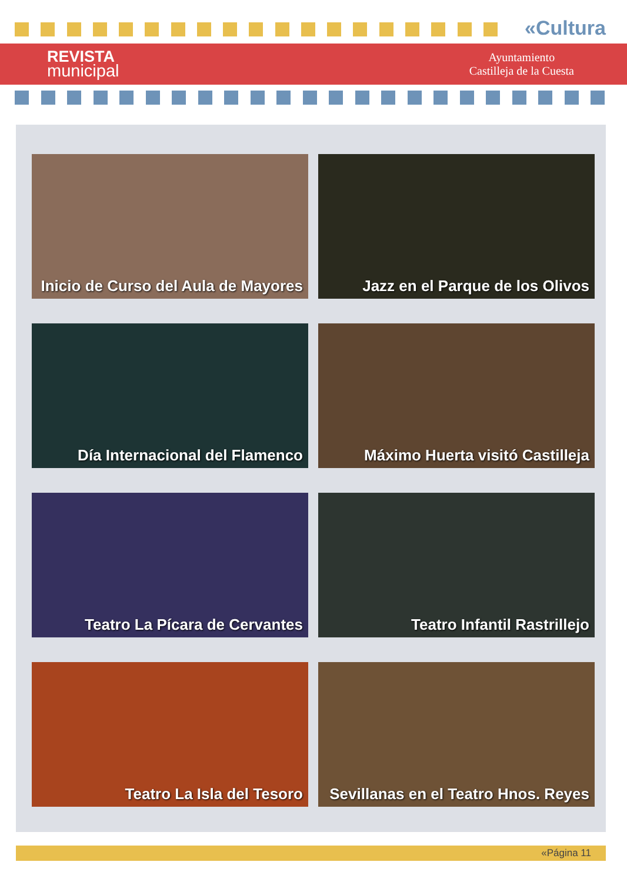«Cultura
REVISTA
municipal
Ayuntamiento
Castilleja de la Cuesta
Inicio de Curso del Aula de Mayores
Jazz en el Parque de los Olivos
Día Internacional del Flamenco
Máximo Huerta visitó Castilleja
Teatro La Pícara de Cervantes
Teatro Infantil Rastrillejo
Teatro La Isla del Tesoro
Sevillanas en el Teatro Hnos. Reyes
«Página 11